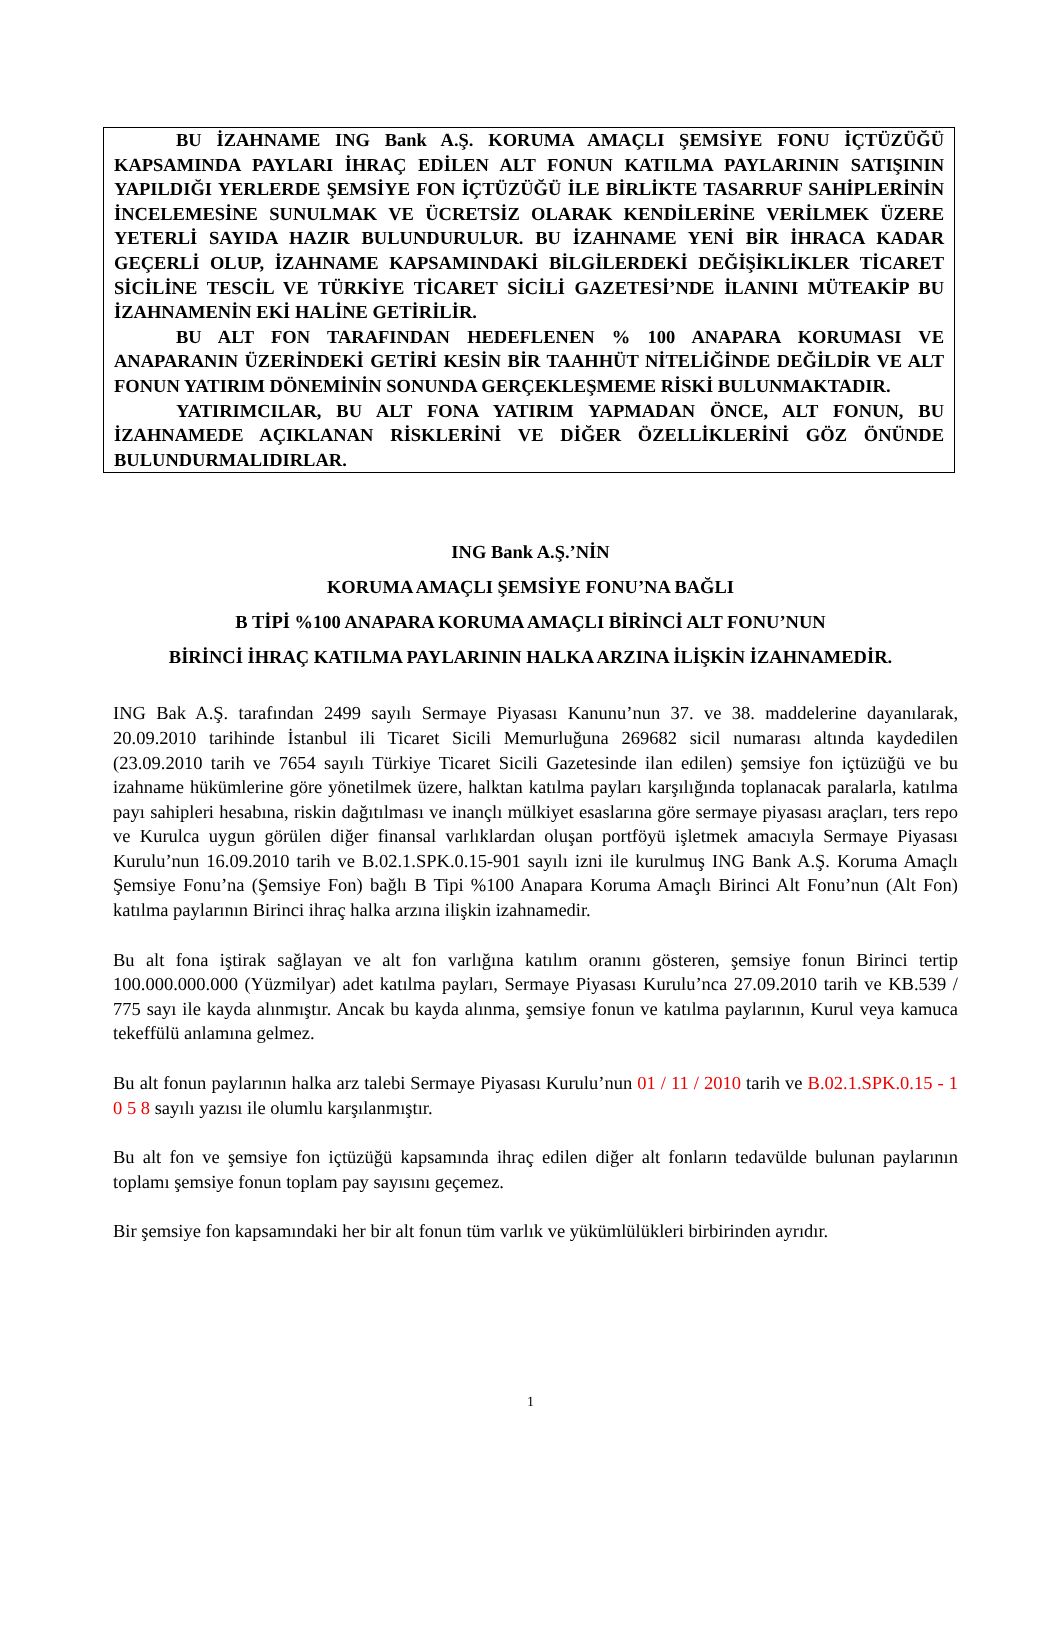BU İZAHNAME ING Bank A.Ş. KORUMA AMAÇLI ŞEMSİYE FONU İÇTÜZÜĞÜ KAPSAMINDA PAYLARI İHRAÇ EDİLEN ALT FONUN KATILMA PAYLARININ SATIŞININ YAPILDIĞI YERLERDE ŞEMSİYE FON İÇTÜZÜĞÜ İLE BİRLİKTE TASARRUF SAHİPLERİNİN İNCELEMESİNE SUNULMAK VE ÜCRETSİZ OLARAK KENDİLERİNE VERİLMEK ÜZERE YETERLİ SAYIDA HAZIR BULUNDURULUR. BU İZAHNAME YENİ BİR İHRACA KADAR GEÇERLİ OLUP, İZAHNAME KAPSAMINDAKİ BİLGİLERDEKİ DEĞİŞİKLİKLER TİCARET SİCİLİNE TESCİL VE TÜRKİYE TİCARET SİCİLİ GAZETESİ’NDE İLANINI MÜTEAKİP BU İZAHNAMENİN EKİ HALİNE GETİRİLİR.
BU ALT FON TARAFINDAN HEDEFLENEN % 100 ANAPARA KORUMASI VE ANAPARANIN ÜZERİNDEKİ GETİRİ KESİN BİR TAAHHÜT NİTELİĞİNDE DEĞİLDİR VE ALT FONUN YATIRIM DÖNEMİNİN SONUNDA GERÇEKLEŞMEME RİSKİ BULUNMAKTADIR.
YATIRIMCILAR, BU ALT FONA YATIRIM YAPMADAN ÖNCE, ALT FONUN, BU İZAHNAMEDE AÇIKLANAN RİSKLERİNİ VE DİĞER ÖZELLİKLERİNİ GÖZ ÖNÜNDE BULUNDURMALIDIRLAR.
ING Bank A.Ş.’NİN
KORUMA AMAÇLI ŞEMSİYE FONU’NA BAĞLI
B TİPİ %100 ANAPARA KORUMA AMAÇLI BİRİNCİ ALT FONU’NUN
BİRİNCİ İHRAÇ KATILMA PAYLARININ HALKA ARZINA İLİŞKİN İZAHNAMEDİR.
ING Bak A.Ş. tarafından 2499 sayılı Sermaye Piyasası Kanunu’nun 37. ve 38. maddelerine dayanılarak, 20.09.2010 tarihinde İstanbul ili Ticaret Sicili Memurluğuna 269682 sicil numarası altında kaydedilen (23.09.2010 tarih ve 7654 sayılı Türkiye Ticaret Sicili Gazetesinde ilan edilen) şemsiye fon içtüzüğü ve bu izahname hükümlerine göre yönetilmek üzere, halktan katılma payları karşılığında toplanacak paralarla, katılma payı sahipleri hesabına, riskin dağıtılması ve inançlı mülkiyet esaslarına göre sermaye piyasası araçları, ters repo ve Kurulca uygun görülen diğer finansal varlıklardan oluşan portföyü işletmek amacıyla Sermaye Piyasası Kurulu’nun 16.09.2010 tarih ve B.02.1.SPK.0.15-901 sayılı izni ile kurulmuş ING Bank A.Ş. Koruma Amaçlı Şemsiye Fonu’na (Şemsiye Fon) bağlı B Tipi %100 Anapara Koruma Amaçlı Birinci Alt Fonu’nun (Alt Fon) katılma paylarının Birinci ihraç halka arzına ilişkin izahnamedir.
Bu alt fona iştirak sağlayan ve alt fon varlığına katılım oranını gösteren, şemsiye fonun Birinci tertip 100.000.000.000 (Yüzmilyar) adet katılma payları, Sermaye Piyasası Kurulu’nca 27.09.2010 tarih ve KB.539 / 775 sayı ile kayda alınmıştır. Ancak bu kayda alınma, şemsiye fonun ve katılma paylarının, Kurul veya kamuca tekeffülü anlamına gelmez.
Bu alt fonun paylarının halka arz talebi Sermaye Piyasası Kurulu’nun 01 / 11 / 2010 tarih ve B.02.1.SPK.0.15 - 1 0 5 8 sayılı yazısı ile olumlu karşılanmıştır.
Bu alt fon ve şemsiye fon içtüzüğü kapsamında ihraç edilen diğer alt fonların tedavülde bulunan paylarının toplamı şemsiye fonun toplam pay sayısını geçemez.
Bir şemsiye fon kapsamındaki her bir alt fonun tüm varlık ve yükümlülükleri birbirinden ayrıdır.
1